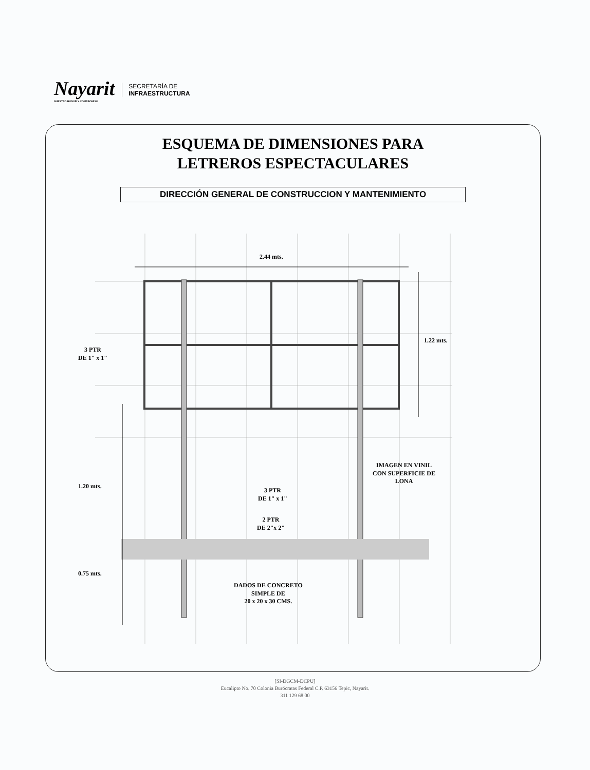Nayarit
NUESTRO HONOR Y COMPROMISO
SECRETARÍA DE
INFRAESTRUCTURA
ESQUEMA DE DIMENSIONES PARA
LETREROS ESPECTACULARES
DIRECCIÓN GENERAL DE CONSTRUCCION Y MANTENIMIENTO
2.44 mts.
1.22 mts.
3 PTR
DE 1" x 1"
1.20 mts.
0.75 mts.
IMAGEN EN VINIL
CON SUPERFICIE DE
LONA
3 PTR
DE 1" x 1"
2 PTR
DE 2"x 2"
DADOS DE CONCRETO
SIMPLE DE
20 x 20 x 30 CMS.
[SI-DGCM-DCPU]
Eucalipto No. 70 Colonia Burócratas Federal C.P. 63156 Tepic, Nayarit.
311 129 68 00